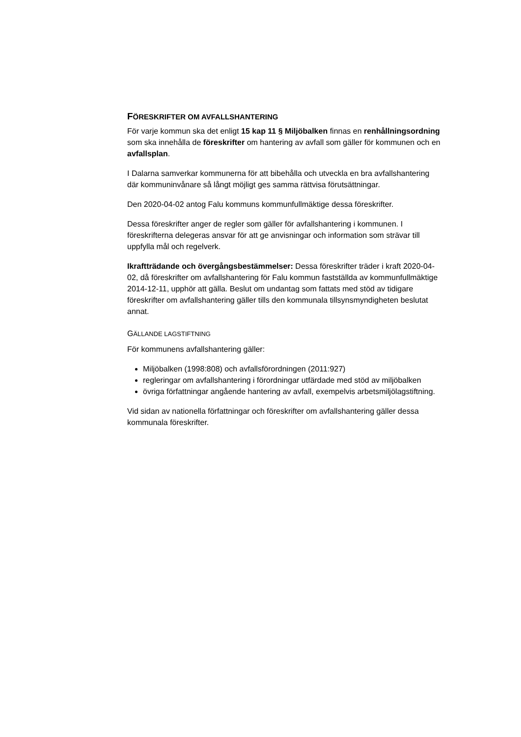FÖRESKRIFTER OM AVFALLSHANTERING
För varje kommun ska det enligt 15 kap 11 § Miljöbalken finnas en renhållningsordning som ska innehålla de föreskrifter om hantering av avfall som gäller för kommunen och en avfallsplan.
I Dalarna samverkar kommunerna för att bibehålla och utveckla en bra avfallshantering där kommuninvånare så långt möjligt ges samma rättvisa förutsättningar.
Den 2020-04-02 antog Falu kommuns kommunfullmäktige dessa föreskrifter.
Dessa föreskrifter anger de regler som gäller för avfallshantering i kommunen. I föreskrifterna delegeras ansvar för att ge anvisningar och information som strävar till uppfylla mål och regelverk.
Ikraftträdande och övergångsbestämmelser: Dessa föreskrifter träder i kraft 2020-04-02, då föreskrifter om avfallshantering för Falu kommun fastställda av kommunfullmäktige 2014-12-11, upphör att gälla. Beslut om undantag som fattats med stöd av tidigare föreskrifter om avfallshantering gäller tills den kommunala tillsynsmyndigheten beslutat annat.
GÄLLANDE LAGSTIFTNING
För kommunens avfallshantering gäller:
Miljöbalken (1998:808) och avfallsförordningen (2011:927)
regleringar om avfallshantering i förordningar utfärdade med stöd av miljöbalken
övriga författningar angående hantering av avfall, exempelvis arbetsmiljölagstiftning.
Vid sidan av nationella författningar och föreskrifter om avfallshantering gäller dessa kommunala föreskrifter.